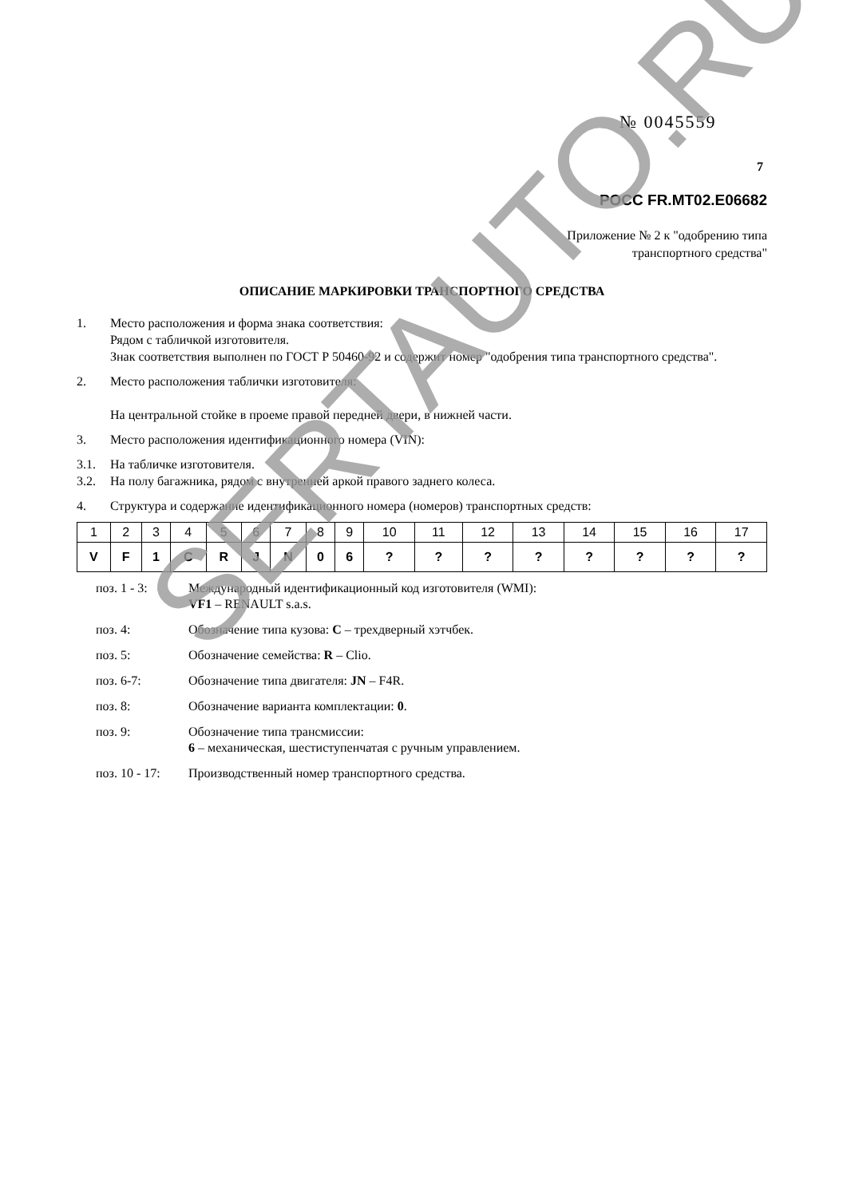№ 0045559
7
РОСС FR.MT02.E06682
Приложение № 2 к "одобрению типа
транспортного средства"
ОПИСАНИЕ МАРКИРОВКИ ТРАНСПОРТНОГО СРЕДСТВА
1. Место расположения и форма знака соответствия:
Рядом с табличкой изготовителя.
Знак соответствия выполнен по ГОСТ Р 50460-92 и содержит номер "одобрения типа транспортного средства".
2. Место расположения таблички изготовителя:
На центральной стойке в проеме правой передней двери, в нижней части.
3. Место расположения идентификационного номера (VIN):
3.1. На табличке изготовителя.
3.2. На полу багажника, рядом с внутренней аркой правого заднего колеса.
4. Структура и содержание идентификационного номера (номеров) транспортных средств:
| 1 | 2 | 3 | 4 | 5 | 6 | 7 | 8 | 9 | 10 | 11 | 12 | 13 | 14 | 15 | 16 | 17 |
| V | F | 1 | C | R | J | N | 0 | 6 | ? | ? | ? | ? | ? | ? | ? | ? |
поз. 1 - 3: Международный идентификационный код изготовителя (WMI):
VF1 – RENAULT s.a.s.
поз. 4: Обозначение типа кузова: C – трехдверный хэтчбек.
поз. 5: Обозначение семейства: R – Clio.
поз. 6-7: Обозначение типа двигателя: JN – F4R.
поз. 8: Обозначение варианта комплектации: 0.
поз. 9: Обозначение типа трансмиссии:
6 – механическая, шестиступенчатая с ручным управлением.
поз. 10 - 17: Производственный номер транспортного средства.
SERTAUTO.RU